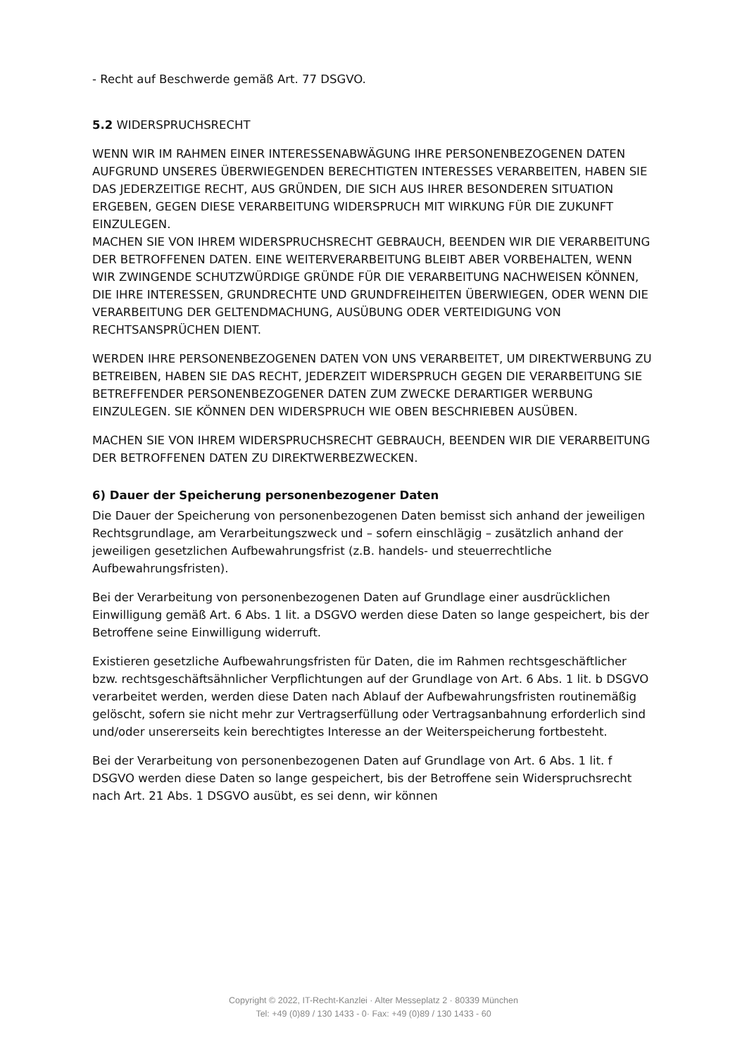- Recht auf Beschwerde gemäß Art. 77 DSGVO.
5.2 WIDERSPRUCHSRECHT
WENN WIR IM RAHMEN EINER INTERESSENABWÄGUNG IHRE PERSONENBEZOGENEN DATEN AUFGRUND UNSERES ÜBERWIEGENDEN BERECHTIGTEN INTERESSES VERARBEITEN, HABEN SIE DAS JEDERZEITIGE RECHT, AUS GRÜNDEN, DIE SICH AUS IHRER BESONDEREN SITUATION ERGEBEN, GEGEN DIESE VERARBEITUNG WIDERSPRUCH MIT WIRKUNG FÜR DIE ZUKUNFT EINZULEGEN.
MACHEN SIE VON IHREM WIDERSPRUCHSRECHT GEBRAUCH, BEENDEN WIR DIE VERARBEITUNG DER BETROFFENEN DATEN. EINE WEITERVERARBEITUNG BLEIBT ABER VORBEHALTEN, WENN WIR ZWINGENDE SCHUTZWÜRDIGE GRÜNDE FÜR DIE VERARBEITUNG NACHWEISEN KÖNNEN, DIE IHRE INTERESSEN, GRUNDRECHTE UND GRUNDFREIHEITEN ÜBERWIEGEN, ODER WENN DIE VERARBEITUNG DER GELTENDMACHUNG, AUSÜBUNG ODER VERTEIDIGUNG VON RECHTSANSPRÜCHEN DIENT.
WERDEN IHRE PERSONENBEZOGENEN DATEN VON UNS VERARBEITET, UM DIREKTWERBUNG ZU BETREIBEN, HABEN SIE DAS RECHT, JEDERZEIT WIDERSPRUCH GEGEN DIE VERARBEITUNG SIE BETREFFENDER PERSONENBEZOGENER DATEN ZUM ZWECKE DERARTIGER WERBUNG EINZULEGEN. SIE KÖNNEN DEN WIDERSPRUCH WIE OBEN BESCHRIEBEN AUSÜBEN.
MACHEN SIE VON IHREM WIDERSPRUCHSRECHT GEBRAUCH, BEENDEN WIR DIE VERARBEITUNG DER BETROFFENEN DATEN ZU DIREKTWERBEZWECKEN.
6) Dauer der Speicherung personenbezogener Daten
Die Dauer der Speicherung von personenbezogenen Daten bemisst sich anhand der jeweiligen Rechtsgrundlage, am Verarbeitungszweck und – sofern einschlägig – zusätzlich anhand der jeweiligen gesetzlichen Aufbewahrungsfrist (z.B. handels- und steuerrechtliche Aufbewahrungsfristen).
Bei der Verarbeitung von personenbezogenen Daten auf Grundlage einer ausdrücklichen Einwilligung gemäß Art. 6 Abs. 1 lit. a DSGVO werden diese Daten so lange gespeichert, bis der Betroffene seine Einwilligung widerruft.
Existieren gesetzliche Aufbewahrungsfristen für Daten, die im Rahmen rechtsgeschäftlicher bzw. rechtsgeschäftsähnlicher Verpflichtungen auf der Grundlage von Art. 6 Abs. 1 lit. b DSGVO verarbeitet werden, werden diese Daten nach Ablauf der Aufbewahrungsfristen routinemäßig gelöscht, sofern sie nicht mehr zur Vertragserfüllung oder Vertragsanbahnung erforderlich sind und/oder unsererseits kein berechtigtes Interesse an der Weiterspeicherung fortbesteht.
Bei der Verarbeitung von personenbezogenen Daten auf Grundlage von Art. 6 Abs. 1 lit. f DSGVO werden diese Daten so lange gespeichert, bis der Betroffene sein Widerspruchsrecht nach Art. 21 Abs. 1 DSGVO ausübt, es sei denn, wir können
Copyright © 2022, IT-Recht-Kanzlei · Alter Messeplatz 2 · 80339 München
Tel: +49 (0)89 / 130 1433 - 0· Fax: +49 (0)89 / 130 1433 - 60